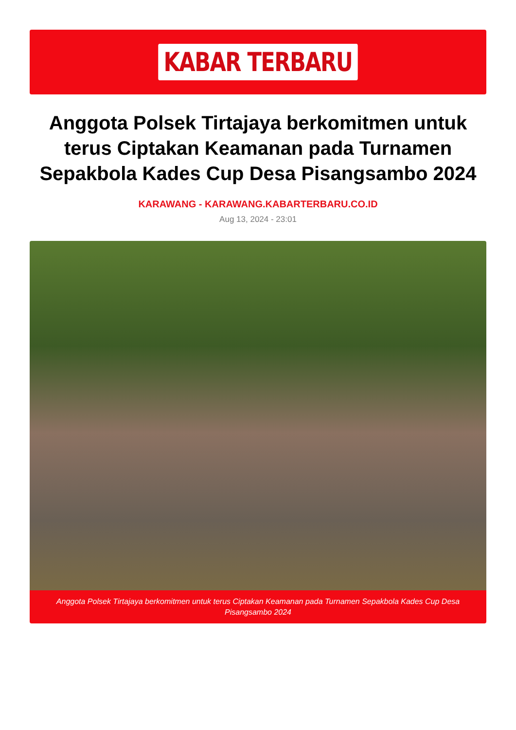KABAR TERBARU
Anggota Polsek Tirtajaya berkomitmen untuk terus Ciptakan Keamanan pada Turnamen Sepakbola Kades Cup Desa Pisangsambo 2024
KARAWANG - KARAWANG.KABARTERBARU.CO.ID
Aug 13, 2024 - 23:01
Anggota Polsek Tirtajaya berkomitmen untuk terus Ciptakan Keamanan pada Turnamen Sepakbola Kades Cup Desa Pisangsambo 2024